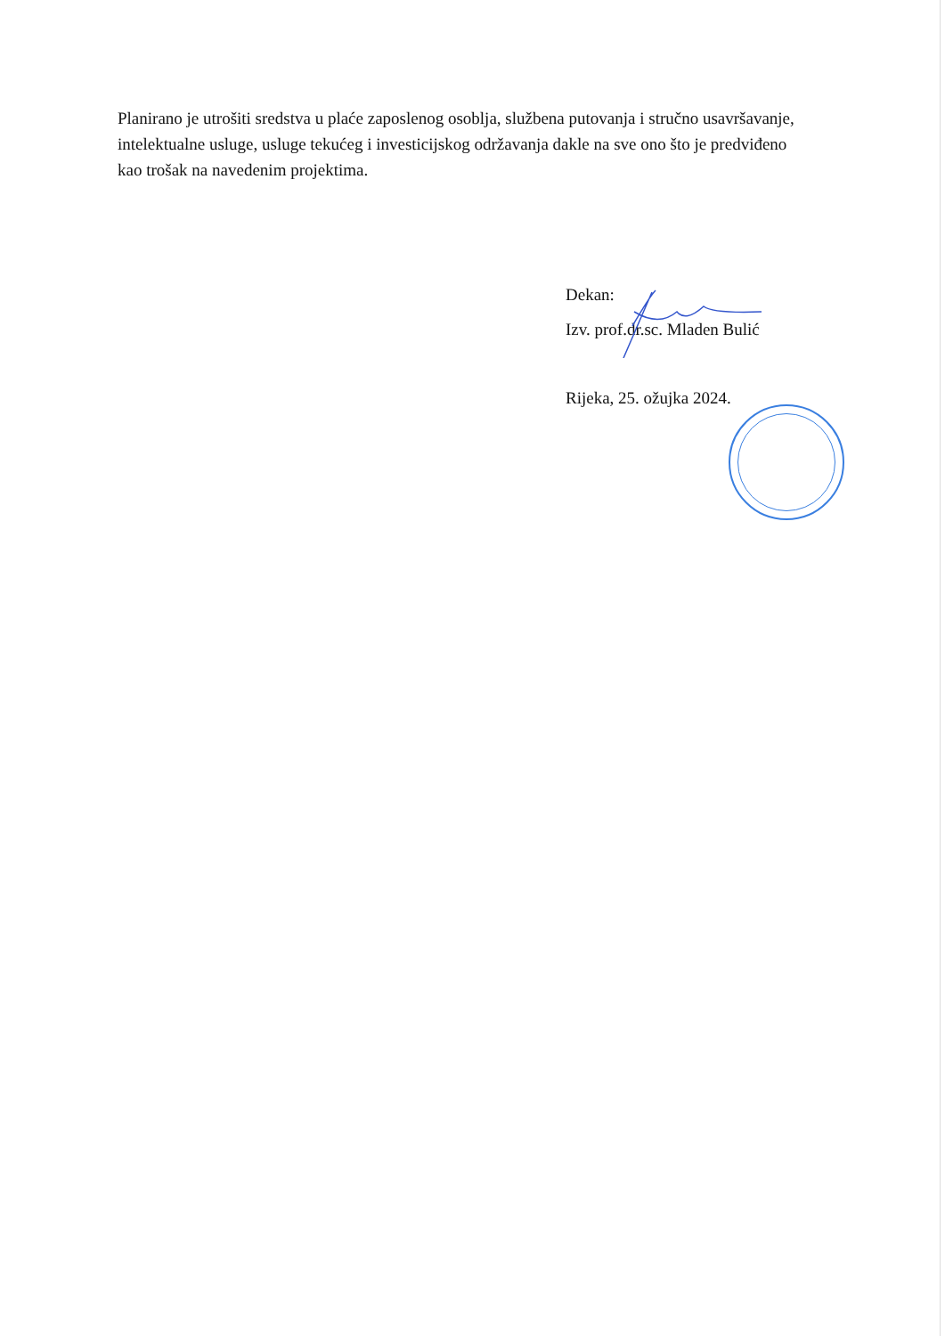Planirano je utrošiti sredstva u plaće zaposlenog osoblja, službena putovanja i stručno usavršavanje, intelektualne usluge, usluge tekućeg i investicijskog održavanja dakle na sve ono što je predviđeno kao trošak na navedenim projektima.
Dekan:
Izv. prof.dr.sc. Mladen Bulić
Rijeka, 25. ožujka 2024.